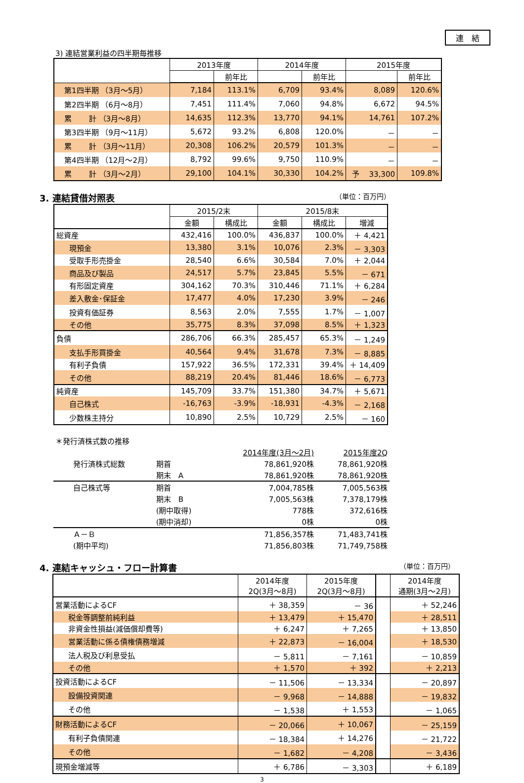連　結
3) 連結営業利益の四半期毎推移
| | 2013年度 | | 2014年度 | | 2015年度 | |
| --- | --- | --- | --- | --- | --- | --- |
| | | 前年比 | | 前年比 | | 前年比 |
| 第1四半期 （3月～5月） | 7,184 | 113.1% | 6,709 | 93.4% | 8,089 | 120.6% |
| 第2四半期 （6月～8月） | 7,451 | 111.4% | 7,060 | 94.8% | 6,672 | 94.5% |
| 累 計 （3月～8月） | 14,635 | 112.3% | 13,770 | 94.1% | 14,761 | 107.2% |
| 第3四半期 （9月～11月） | 5,672 | 93.2% | 6,808 | 120.0% | － | － |
| 累 計 （3月～11月） | 20,308 | 106.2% | 20,579 | 101.3% | － | － |
| 第4四半期 （12月～2月） | 8,792 | 99.6% | 9,750 | 110.9% | － | － |
| 累 計 （3月～2月） | 29,100 | 104.1% | 30,330 | 104.2% | 予 33,300 | 109.8% |
3. 連結貸借対照表 （単位：百万円）
| | 2015/2末 | | 2015/8末 | | |
| --- | --- | --- | --- | --- | --- |
| | 金額 | 構成比 | 金額 | 構成比 | 増減 |
| 総資産 | 432,416 | 100.0% | 436,837 | 100.0% | ＋ 4,421 |
| 現預金 | 13,380 | 3.1% | 10,076 | 2.3% | － 3,303 |
| 受取手形売掛金 | 28,540 | 6.6% | 30,584 | 7.0% | ＋ 2,044 |
| 商品及び製品 | 24,517 | 5.7% | 23,845 | 5.5% | － 671 |
| 有形固定資産 | 304,162 | 70.3% | 310,446 | 71.1% | ＋ 6,284 |
| 差入敷金･保証金 | 17,477 | 4.0% | 17,230 | 3.9% | － 246 |
| 投資有価証券 | 8,563 | 2.0% | 7,555 | 1.7% | － 1,007 |
| その他 | 35,775 | 8.3% | 37,098 | 8.5% | ＋ 1,323 |
| 負債 | 286,706 | 66.3% | 285,457 | 65.3% | － 1,249 |
| 支払手形買掛金 | 40,564 | 9.4% | 31,678 | 7.3% | － 8,885 |
| 有利子負債 | 157,922 | 36.5% | 172,331 | 39.4% | ＋ 14,409 |
| その他 | 88,219 | 20.4% | 81,446 | 18.6% | － 6,773 |
| 純資産 | 145,709 | 33.7% | 151,380 | 34.7% | ＋ 5,671 |
| 自己株式 | -16,763 | -3.9% | -18,931 | -4.3% | － 2,168 |
| 少数株主持分 | 10,890 | 2.5% | 10,729 | 2.5% | － 160 |
| ＊発行済株式数の推移 | | | | |
| | | | 2014年度(3月～2月) | 2015年度2Q |
| 発行済株式総数 | 期首 | | 78,861,920株 | 78,861,920株 |
| | 期末 A | | 78,861,920株 | 78,861,920株 |
| 自己株式等 | 期首 | | 7,004,785株 | 7,005,563株 |
| | 期末 B | | 7,005,563株 | 7,378,179株 |
| | (期中取得) | | 778株 | 372,616株 |
| | (期中消却) | | 0株 | 0株 |
| Ａ－Ｂ | | | 71,856,357株 | 71,483,741株 |
| (期中平均) | | | 71,856,803株 | 71,749,758株 |
4. 連結キャッシュ・フロー計算書 （単位：百万円）
| | 2014年度 2Q(3月～8月) | 2015年度 2Q(3月～8月) | | 2014年度 通期(3月～2月) |
| --- | --- | --- | --- | --- |
| 営業活動によるCF | ＋ 38,359 | － 36 | | ＋ 52,246 |
| 税金等調整前純利益 | ＋ 13,479 | ＋ 15,470 | | ＋ 28,511 |
| 非資金性損益(減価償却費等) | ＋ 6,247 | ＋ 7,265 | | ＋ 13,850 |
| 営業活動に係る債権債務増減 | ＋ 22,873 | － 16,004 | | ＋ 18,530 |
| 法人税及び利息受払 | － 5,811 | － 7,161 | | － 10,859 |
| その他 | ＋ 1,570 | ＋ 392 | | ＋ 2,213 |
| 投資活動によるCF | － 11,506 | － 13,334 | | － 20,897 |
| 設備投資関連 | － 9,968 | － 14,888 | | － 19,832 |
| その他 | － 1,538 | ＋ 1,553 | | － 1,065 |
| 財務活動によるCF | － 20,066 | ＋ 10,067 | | － 25,159 |
| 有利子負債関連 | － 18,384 | ＋ 14,276 | | － 21,722 |
| その他 | － 1,682 | － 4,208 | | － 3,436 |
| 現預金増減等 | ＋ 6,786 | － 3,303 | | ＋ 6,189 |
3